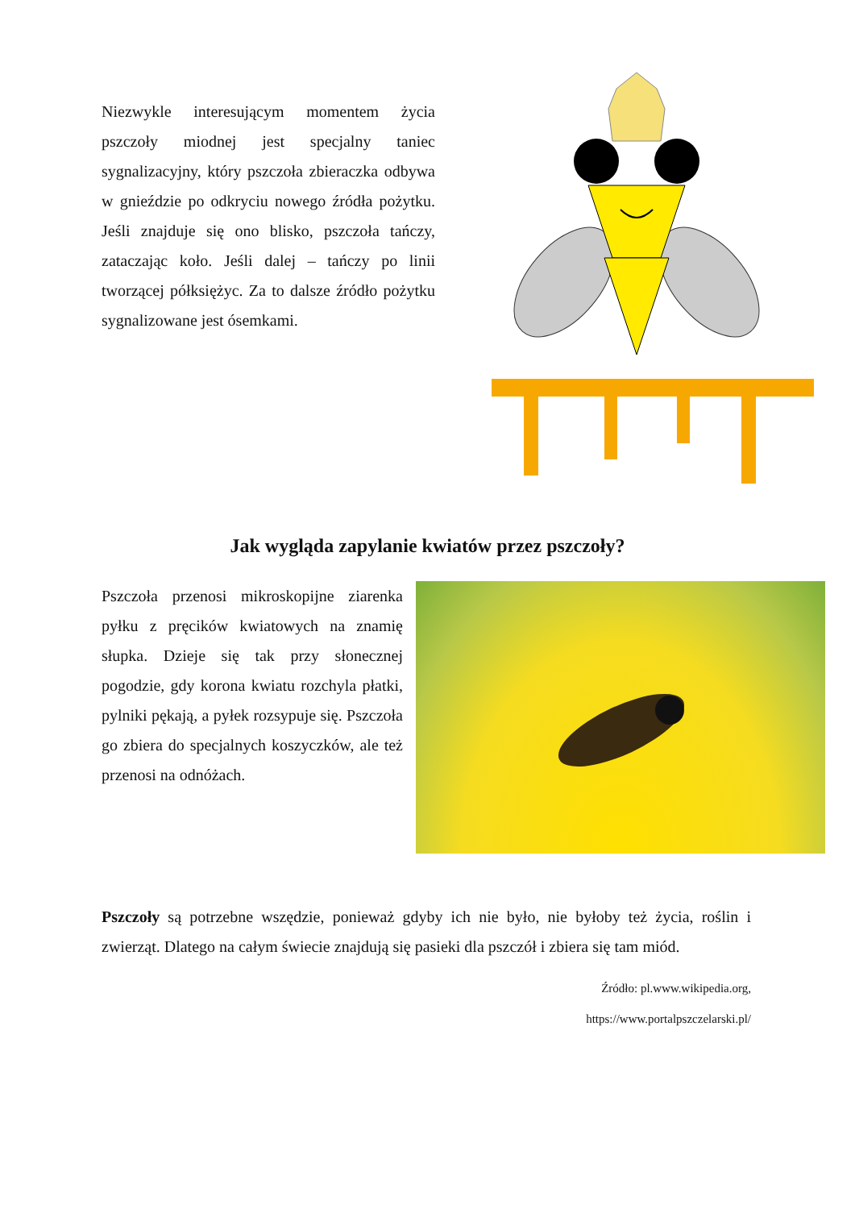Niezwykle interesującym momentem życia pszczoły miodnej jest specjalny taniec sygnalizacyjny, który pszczoła zbieraczka odbywa w gnieździe po odkryciu nowego źródła pożytku. Jeśli znajduje się ono blisko, pszczoła tańczy, zataczając koło. Jeśli dalej – tańczy po linii tworzącej półksiężyc. Za to dalsze źródło pożytku sygnalizowane jest ósemkami.
Jak wygląda zapylanie kwiatów przez pszczoły?
Pszczoła przenosi mikroskopijne ziarenka pyłku z pręcików kwiatowych na znamię słupka. Dzieje się tak przy słonecznej pogodzie, gdy korona kwiatu rozchyla płatki, pylniki pękają, a pyłek rozsypuje się. Pszczoła go zbiera do specjalnych koszyczków, ale też przenosi na odnóżach.
Pszczoły są potrzebne wszędzie, ponieważ gdyby ich nie było, nie byłoby też życia, roślin i zwierząt. Dlatego na całym świecie znajdują się pasieki dla pszczół i zbiera się tam miód.
Źródło: pl.www.wikipedia.org,
https://www.portalpszczelarski.pl/